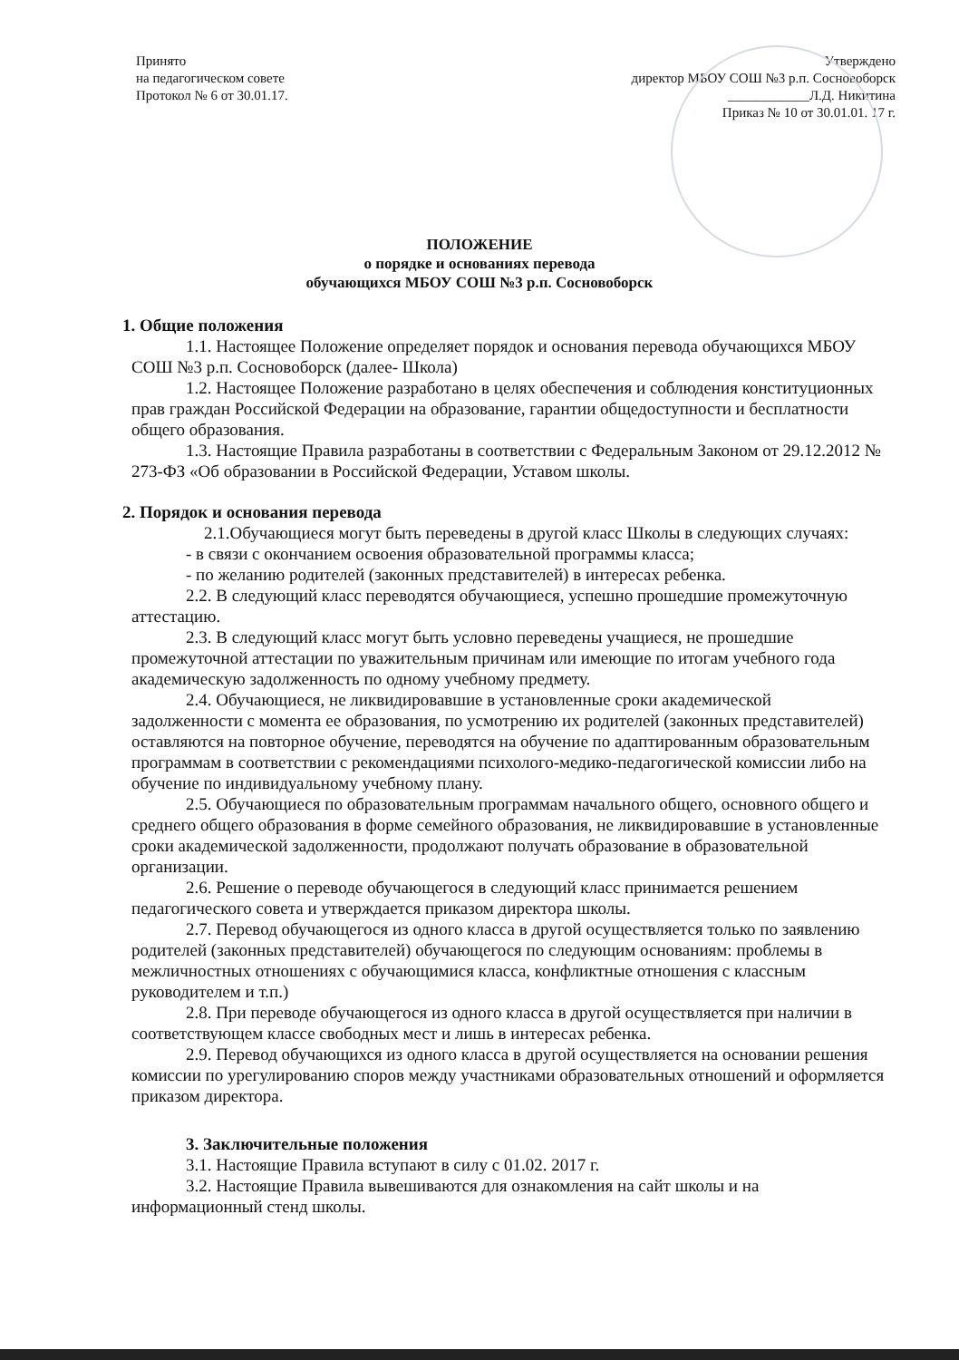Принято
на педагогическом совете
Протокол № 6 от 30.01.17.
Утверждено
директор МБОУ СОШ №3 р.п. Сосновоборск
____________Л.Д. Никитина
Приказ № 10 от 30.01.01. 17 г.
ПОЛОЖЕНИЕ
о порядке и основаниях перевода
обучающихся МБОУ СОШ №3 р.п. Сосновоборск
1. Общие положения
1.1. Настоящее Положение определяет порядок и основания перевода обучающихся МБОУ СОШ №3 р.п. Сосновоборск (далее- Школа)
1.2. Настоящее Положение разработано в целях обеспечения и соблюдения конституционных прав граждан Российской Федерации на образование, гарантии общедоступности и бесплатности общего образования.
1.3. Настоящие Правила разработаны в соответствии с Федеральным Законом от 29.12.2012 № 273-ФЗ «Об образовании в Российской Федерации, Уставом школы.
2. Порядок и основания перевода
2.1.Обучающиеся могут быть переведены в другой класс Школы в следующих случаях:
- в связи с окончанием освоения образовательной программы класса;
- по желанию родителей (законных представителей) в интересах ребенка.
2.2. В следующий класс переводятся обучающиеся, успешно прошедшие промежуточную аттестацию.
2.3. В следующий класс могут быть условно переведены учащиеся, не прошедшие промежуточной аттестации по уважительным причинам или имеющие по итогам учебного года академическую задолженность по одному учебному предмету.
2.4. Обучающиеся, не ликвидировавшие в установленные сроки академической задолженности с момента ее образования, по усмотрению их родителей (законных представителей) оставляются на повторное обучение, переводятся на обучение по адаптированным образовательным программам в соответствии с рекомендациями психолого-медико-педагогической комиссии либо на обучение по индивидуальному учебному плану.
2.5. Обучающиеся по образовательным программам начального общего, основного общего и среднего общего образования в форме семейного образования, не ликвидировавшие в установленные сроки академической задолженности, продолжают получать образование в образовательной организации.
2.6. Решение о переводе обучающегося в следующий класс принимается решением педагогического совета и утверждается приказом директора школы.
2.7. Перевод обучающегося из одного класса в другой осуществляется только по заявлению родителей (законных представителей) обучающегося по следующим основаниям: проблемы в межличностных отношениях с обучающимися класса, конфликтные отношения с классным руководителем и т.п.)
2.8. При переводе обучающегося из одного класса в другой осуществляется при наличии в соответствующем классе свободных мест и лишь в интересах ребенка.
2.9. Перевод обучающихся из одного класса в другой осуществляется на основании решения комиссии по урегулированию споров между участниками образовательных отношений и оформляется приказом директора.
3. Заключительные положения
3.1. Настоящие Правила вступают в силу с 01.02. 2017 г.
3.2. Настоящие Правила вывешиваются для ознакомления на сайт школы и на информационный стенд школы.